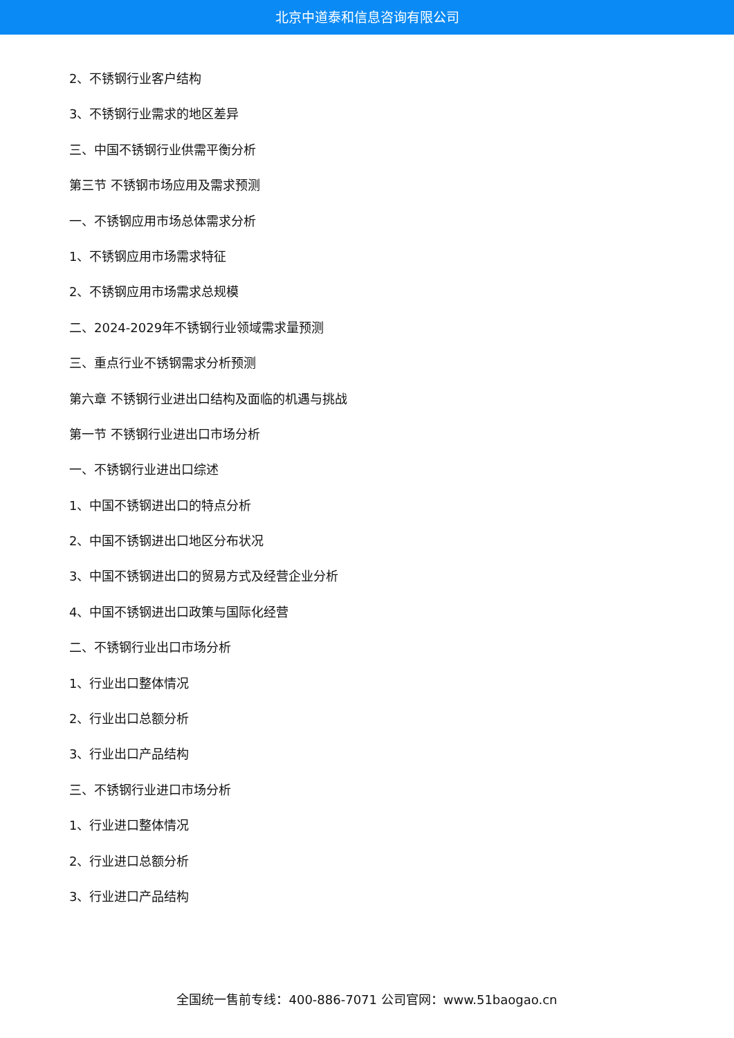北京中道泰和信息咨询有限公司
2、不锈钢行业客户结构
3、不锈钢行业需求的地区差异
三、中国不锈钢行业供需平衡分析
第三节 不锈钢市场应用及需求预测
一、不锈钢应用市场总体需求分析
1、不锈钢应用市场需求特征
2、不锈钢应用市场需求总规模
二、2024-2029年不锈钢行业领域需求量预测
三、重点行业不锈钢需求分析预测
第六章 不锈钢行业进出口结构及面临的机遇与挑战
第一节 不锈钢行业进出口市场分析
一、不锈钢行业进出口综述
1、中国不锈钢进出口的特点分析
2、中国不锈钢进出口地区分布状况
3、中国不锈钢进出口的贸易方式及经营企业分析
4、中国不锈钢进出口政策与国际化经营
二、不锈钢行业出口市场分析
1、行业出口整体情况
2、行业出口总额分析
3、行业出口产品结构
三、不锈钢行业进口市场分析
1、行业进口整体情况
2、行业进口总额分析
3、行业进口产品结构
全国统一售前专线：400-886-7071 公司官网：www.51baogao.cn